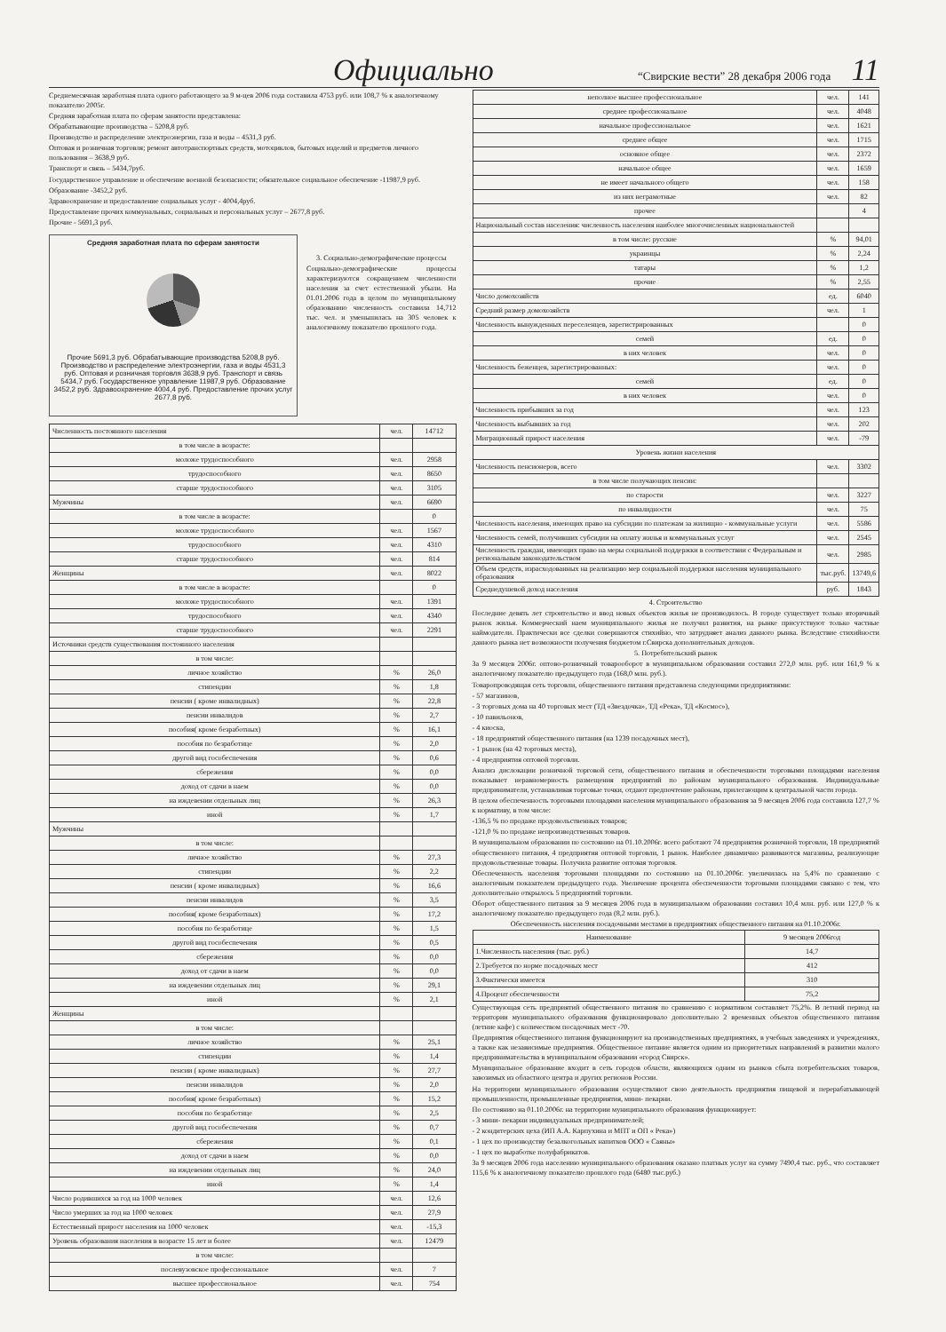Официально “Свирские вести” 28 декабря 2006 года 11
Среднемесячная заработная плата одного работающего за 9 м-цев 2006 года составила 4753 руб. или 108,7 % к аналогичному показателю 2005г.
Средняя заработная плата по сферам занятости представлена:
Обрабатывающие производства – 5208,8 руб.
Производство и распределение электроэнергии, газа и воды – 4531,3 руб.
Оптовая и розничная торговля; ремонт автотранспортных средств, мотоциклов, бытовых изделий и предметов личного пользования – 3638,9 руб.
Транспорт и связь – 5434,7руб.
Государственное управление и обеспечение военной безопасности; обязательное социальное обеспечение -11987,9 руб.
Образование -3452,2 руб.
Здравоохранение и предоставление социальных услуг - 4004,4руб.
Предоставление прочих коммунальных, социальных и персональных услуг – 2677,8 руб.
Прочие - 5691,3 руб.
Средняя заработная плата по сферам занятости
Прочие 5691,3 руб. Обрабатывающие производства 5208,8 руб. Производство и распределение электроэнергии, газа и воды 4531,3 руб. Оптовая и розничная торговля 3638,9 руб. Транспорт и связь 5434,7 руб. Государственное управление 11987,9 руб. Образование 3452,2 руб. Здравоохранение 4004,4 руб. Предоставление прочих услуг 2677,8 руб.
3. Социально-демографические процессы
Социально-демографические процессы характеризуются сокращением численности населения за счет естественной убыли. На 01.01.2006 года в целом по муниципальному образованию численность составила 14,712 тыс. чел. и уменьшилась на 305 человек к аналогичному показателю прошлого года.
| Численность постоянного населения | чел. | 14712 |
| в том числе в возрасте: | | |
| моложе трудоспособного | чел. | 2958 |
| трудоспособного | чел. | 8650 |
| старше трудоспособного | чел. | 3105 |
| Мужчины | чел. | 6690 |
| в том числе в возрасте: | | 0 |
| моложе трудоспособного | чел. | 1567 |
| трудоспособного | чел. | 4310 |
| старше трудоспособного | чел. | 814 |
| Женщины | чел. | 8022 |
| в том числе в возрасте: | | 0 |
| моложе трудоспособного | чел. | 1391 |
| трудоспособного | чел. | 4340 |
| старше трудоспособного | чел. | 2291 |
| Источники средств существования постоянного населения | | |
| в том числе: | | |
| личное хозяйство | % | 26,0 |
| стипендии | % | 1,8 |
| пенсии ( кроме инвалидных) | % | 22,8 |
| пенсии инвалидов | % | 2,7 |
| пособия( кроме безработных) | % | 16,1 |
| пособия по безработице | % | 2,0 |
| другой вид гособеспечения | % | 0,6 |
| сбережения | % | 0,0 |
| доход от сдачи в наем | % | 0,0 |
| на иждевении отдельных лиц | % | 26,3 |
| иной | % | 1,7 |
| Мужчины | | |
| в том числе: | | |
| личное хозяйство | % | 27,3 |
| стипендии | % | 2,2 |
| пенсии ( кроме инвалидных) | % | 16,6 |
| пенсии инвалидов | % | 3,5 |
| пособия( кроме безработных) | % | 17,2 |
| пособия по безработице | % | 1,5 |
| другой вид гособеспечения | % | 0,5 |
| сбережения | % | 0,0 |
| доход от сдачи в наем | % | 0,0 |
| на иждевении отдельных лиц | % | 29,1 |
| иной | % | 2,1 |
| Женщины | | |
| в том числе: | | |
| личное хозяйство | % | 25,1 |
| стипендии | % | 1,4 |
| пенсии ( кроме инвалидных) | % | 27,7 |
| пенсии инвалидов | % | 2,0 |
| пособия( кроме безработных) | % | 15,2 |
| пособия по безработице | % | 2,5 |
| другой вид гособеспечения | % | 0,7 |
| сбережения | % | 0,1 |
| доход от сдачи в наем | % | 0,0 |
| на иждевении отдельных лиц | % | 24,0 |
| иной | % | 1,4 |
| Число родившихся за год на 1000 человек | чел. | 12,6 |
| Число умерших за год на 1000 человек | чел. | 27,9 |
| Естественный прирост населения на 1000 человек | чел. | -15,3 |
| Уровень образования населения в возрасте 15 лет и более | чел. | 12479 |
| в том числе: | | |
| послевузовское профессиональное | чел. | 7 |
| высшее профессиональное | чел. | 754 |
| неполное высшее профессиональное | чел. | 141 |
| среднее профессиональное | чел. | 4048 |
| начальное профессиональное | чел. | 1621 |
| среднее общее | чел. | 1715 |
| основное общее | чел. | 2372 |
| начальное общее | чел. | 1659 |
| не имеет начального общего | чел. | 158 |
| из них неграмотные | чел. | 82 |
| прочее | | 4 |
| Национальный состав населения: численность населения наиболее многочисленных национальностей | | |
| в том числе: русские | % | 94,01 |
| украинцы | % | 2,24 |
| татары | % | 1,2 |
| прочие | % | 2,55 |
| Число домохозяйств | ед. | 6040 |
| Средний размер домохозяйств | чел. | 1 |
| Численность вынужденных переселенцев, зарегистрированных | | 0 |
| семей | ед. | 0 |
| в них человек | чел. | 0 |
| Численность беженцев, зарегистрированных: | чел. | 0 |
| семей | ед. | 0 |
| в них человек | чел. | 0 |
| Численность прибывших за год | чел. | 123 |
| Численность выбывших за год | чел. | 202 |
| Миграционный прирост населения | чел. | -79 |
| Уровень жизни населения | | |
| Численность пенсионеров, всего | чел. | 3302 |
| в том числе получающих пенсии: | | |
| по старости | чел. | 3227 |
| по инвалидности | чел. | 75 |
| Численность населения, имеющих право на субсидии по платежам за жилищно - коммунальные услуги | чел. | 5586 |
| Численность семей, получивших субсидии на оплату жилья и коммунальных услуг | чел. | 2545 |
| Численность граждан, имеющих право на меры социальной поддержки в соответствии с Федеральным и региональным законодательством | чел. | 2985 |
| Объем средств, израсходованных на реализацию мер социальной поддержки населения муниципального образования | тыс.руб. | 13749,6 |
| Среднедушевой доход населения | руб. | 1843 |
4. Строительство
Последние девять лет строительство и ввод новых объектов жилья не производилось. В городе существует только вторичный рынок жилья. Коммерческий наем муниципального жилья не получил развития, на рынке присутствуют только частные наймодатели. Практически все сделки совершаются стихийно, что затрудняет анализ данного рынка. Вследствие стихийности данного рынка нет возможности получения бюджетом г.Свирска дополнительных доходов.
5. Потребительский рынок
За 9 месяцев 2006г. оптово-розничный товарооборот в муниципальном образовании составил 272,0 млн. руб. или 161,9 % к аналогичному показателю предыдущего года (168,0 млн. руб.).
Товаропроводящая сеть торговли, общественного питания представлена следующими предприятиями:
- 57 магазинов,
- 3 торговых дома на 40 торговых мест (ТД «Звездочка», ТД «Река», ТД «Космос»),
- 10 павильонов,
- 4 киоска,
- 18 предприятий общественного питания (на 1239 посадочных мест),
- 1 рынок (на 42 торговых места),
- 4 предприятия оптовой торговли.
Анализ дислокации розничной торговой сети, общественного питания и обеспеченности торговыми площадями населения показывает неравномерность размещения предприятий по районам муниципального образования. Индивидуальные предприниматели, устанавливая торговые точки, отдают предпочтение районам, прилегающим к центральной части города.
В целом обеспеченность торговыми площадями населения муниципального образования за 9 месяцев 2006 года составила 127,7 % к нормативу, в том числе:
-136,5 % по продаже продовольственных товаров;
-121,0 % по продаже непроизводственных товаров.
В муниципальном образовании по состоянию на 01.10.2006г. всего работают 74 предприятия розничной торговли, 18 предприятий общественного питания, 4 предприятия оптовой торговли, 1 рынок. Наиболее динамично развиваются магазины, реализующие продовольственные товары. Получила развитие оптовая торговля.
Обеспеченность населения торговыми площадями по состоянию на 01.10.2006г. увеличилась на 5,4% по сравнению с аналогичным показателем предыдущего года. Увеличение процента обеспеченности торговыми площадями связано с тем, что дополнительно открылось 5 предприятий торговли.
Оборот общественного питания за 9 месяцев 2006 года в муниципальном образовании составил 10,4 млн. руб. или 127,0 % к аналогичному показателю предыдущего года (8,2 млн. руб.).
Обеспеченность населения посадочными местами в предприятиях общественного питания на 01.10.2006г.
| Наименование | 9 месяцев 2006год |
| 1.Численность населения (тыс. руб.) | 14,7 |
| 2.Требуется по норме посадочных мест | 412 |
| 3.Фактически имеется | 310 |
| 4.Процент обеспеченности | 75,2 |
Существующая сеть предприятий общественного питания по сравнению с нормативом составляет 75,2%. В летний период на территории муниципального образования функционировало дополнительно 2 временных объектов общественного питания (летние кафе) с количеством посадочных мест -70.
Предприятия общественного питания функционируют на производственных предприятиях, в учебных заведениях и учреждениях, а также как независимые предприятия. Общественное питание является одним из приоритетных направлений в развитии малого предпринимательства в муниципальном образовании «город Свирск».
Муниципальное образование входит в сеть городов области, являющихся одним из рынков сбыта потребительских товаров, завозимых из областного центра и других регионов России.
На территории муниципального образования осуществляют свою деятельность предприятия пищевой и перерабатывающей промышленности, промышленные предприятия, мини- пекарни.
По состоянию на 01.10.2006г. на территории муниципального образования функционирует:
- 3 мини- пекарни индивидуальных предпринимателей;
- 2 кондитерских цеха (ИП А.А. Карпухина и МПТ и ОП « Река»)
- 1 цех по производству безалкогольных напитков ООО « Саяны»
- 1 цех по выработке полуфабрикатов.
За 9 месяцев 2006 года населению муниципального образования оказано платных услуг на сумму 7490,4 тыс. руб., что составляет 115,6 % к аналогичному показателю прошлого года (6480 тыс.руб.)